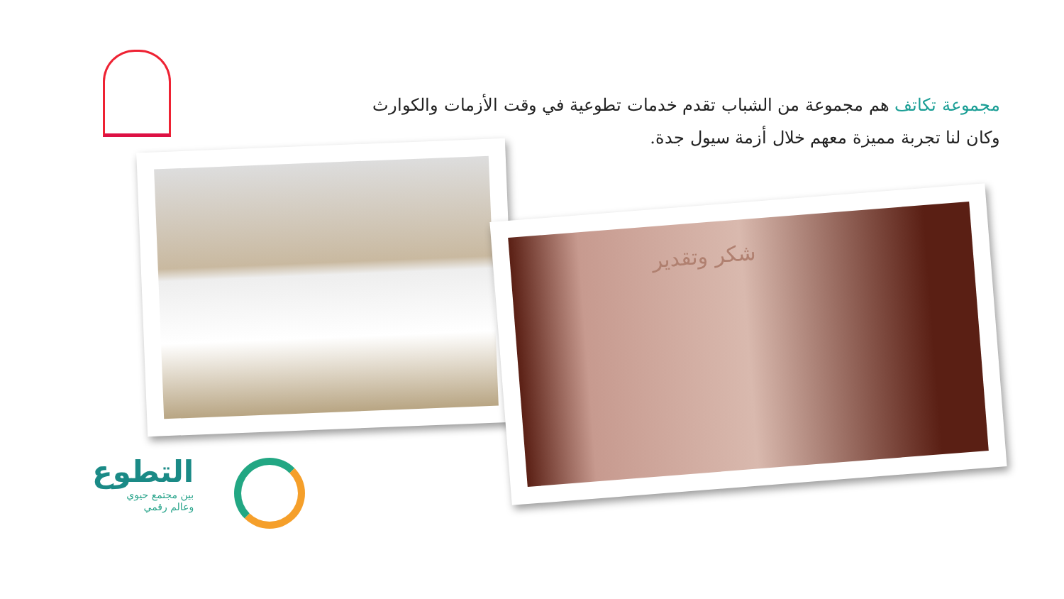مجموعة تكاتف هم مجموعة من الشباب تقدم خدمات تطوعية في وقت الأزمات والكوارث وكان لنا تجربة مميزة معهم خلال أزمة سيول جدة.
شكر وتقدير
التطوع
بين مجتمع حيوي
وعالم رقمي